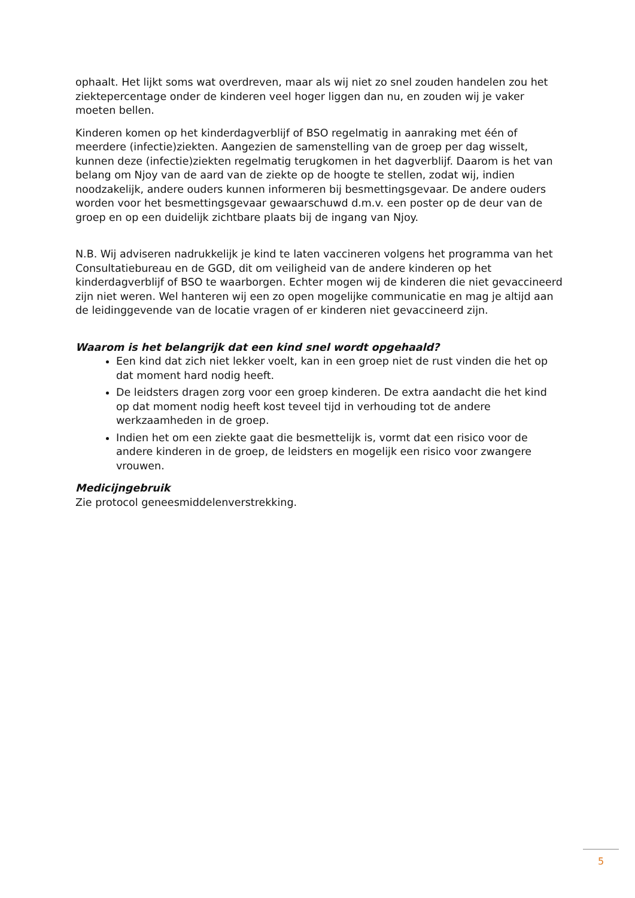ophaalt. Het lijkt soms wat overdreven, maar als wij niet zo snel zouden handelen zou het ziektepercentage onder de kinderen veel hoger liggen dan nu, en zouden wij je vaker moeten bellen.
Kinderen komen op het kinderdagverblijf of BSO regelmatig in aanraking met één of meerdere (infectie)ziekten. Aangezien de samenstelling van de groep per dag wisselt, kunnen deze (infectie)ziekten regelmatig terugkomen in het dagverblijf. Daarom is het van belang om Njoy van de aard van de ziekte op de hoogte te stellen, zodat wij, indien noodzakelijk, andere ouders kunnen informeren bij besmettingsgevaar. De andere ouders worden voor het besmettingsgevaar gewaarschuwd d.m.v. een poster op de deur van de groep en op een duidelijk zichtbare plaats bij de ingang van Njoy.
N.B. Wij adviseren nadrukkelijk je kind te laten vaccineren volgens het programma van het Consultatiebureau en de GGD, dit om veiligheid van de andere kinderen op het kinderdagverblijf of BSO te waarborgen. Echter mogen wij de kinderen die niet gevaccineerd zijn niet weren. Wel hanteren wij een zo open mogelijke communicatie en mag je altijd aan de leidinggevende van de locatie vragen of er kinderen niet gevaccineerd zijn.
Waarom is het belangrijk dat een kind snel wordt opgehaald?
Een kind dat zich niet lekker voelt, kan in een groep niet de rust vinden die het op dat moment hard nodig heeft.
De leidsters dragen zorg voor een groep kinderen. De extra aandacht die het kind op dat moment nodig heeft kost teveel tijd in verhouding tot de andere werkzaamheden in de groep.
Indien het om een ziekte gaat die besmettelijk is, vormt dat een risico voor de andere kinderen in de groep, de leidsters en mogelijk een risico voor zwangere vrouwen.
Medicijngebruik
Zie protocol geneesmiddelenverstrekking.
5